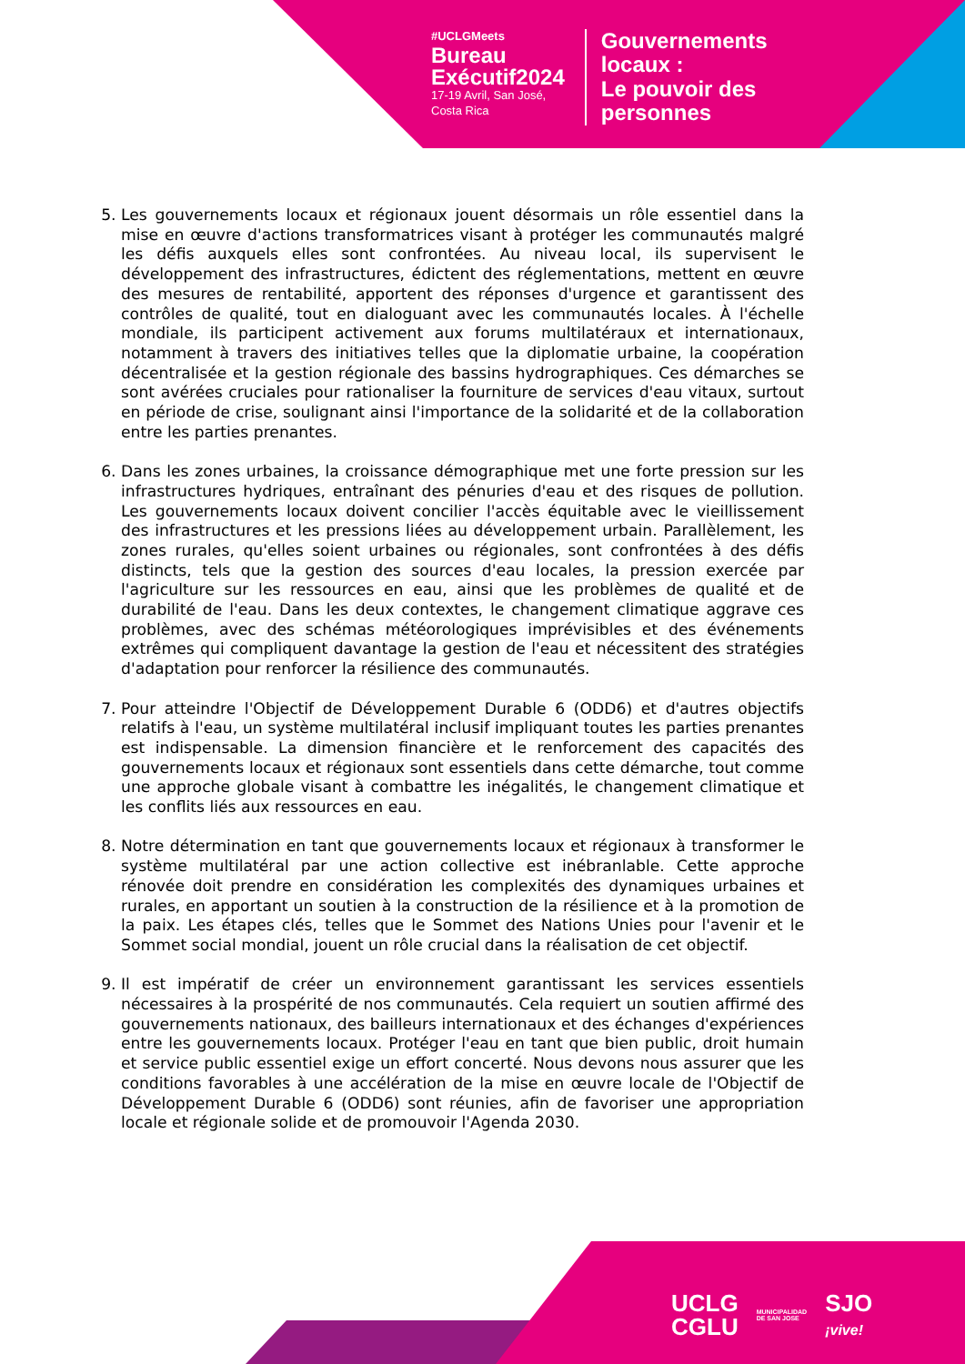#UCLGMeets
Bureau
Exécutif2024
17-19 Avril, San José,
Costa Rica
Gouvernements
locaux :
Le pouvoir des
personnes
5. Les gouvernements locaux et régionaux jouent désormais un rôle essentiel dans la mise en œuvre d'actions transformatrices visant à protéger les communautés malgré les défis auxquels elles sont confrontées. Au niveau local, ils supervisent le développement des infrastructures, édictent des réglementations, mettent en œuvre des mesures de rentabilité, apportent des réponses d'urgence et garantissent des contrôles de qualité, tout en dialoguant avec les communautés locales. À l'échelle mondiale, ils participent activement aux forums multilatéraux et internationaux, notamment à travers des initiatives telles que la diplomatie urbaine, la coopération décentralisée et la gestion régionale des bassins hydrographiques. Ces démarches se sont avérées cruciales pour rationaliser la fourniture de services d'eau vitaux, surtout en période de crise, soulignant ainsi l'importance de la solidarité et de la collaboration entre les parties prenantes.
6. Dans les zones urbaines, la croissance démographique met une forte pression sur les infrastructures hydriques, entraînant des pénuries d'eau et des risques de pollution. Les gouvernements locaux doivent concilier l'accès équitable avec le vieillissement des infrastructures et les pressions liées au développement urbain. Parallèlement, les zones rurales, qu'elles soient urbaines ou régionales, sont confrontées à des défis distincts, tels que la gestion des sources d'eau locales, la pression exercée par l'agriculture sur les ressources en eau, ainsi que les problèmes de qualité et de durabilité de l'eau. Dans les deux contextes, le changement climatique aggrave ces problèmes, avec des schémas météorologiques imprévisibles et des événements extrêmes qui compliquent davantage la gestion de l'eau et nécessitent des stratégies d'adaptation pour renforcer la résilience des communautés.
7. Pour atteindre l'Objectif de Développement Durable 6 (ODD6) et d'autres objectifs relatifs à l'eau, un système multilatéral inclusif impliquant toutes les parties prenantes est indispensable. La dimension financière et le renforcement des capacités des gouvernements locaux et régionaux sont essentiels dans cette démarche, tout comme une approche globale visant à combattre les inégalités, le changement climatique et les conflits liés aux ressources en eau.
8. Notre détermination en tant que gouvernements locaux et régionaux à transformer le système multilatéral par une action collective est inébranlable. Cette approche rénovée doit prendre en considération les complexités des dynamiques urbaines et rurales, en apportant un soutien à la construction de la résilience et à la promotion de la paix. Les étapes clés, telles que le Sommet des Nations Unies pour l'avenir et le Sommet social mondial, jouent un rôle crucial dans la réalisation de cet objectif.
9. Il est impératif de créer un environnement garantissant les services essentiels nécessaires à la prospérité de nos communautés. Cela requiert un soutien affirmé des gouvernements nationaux, des bailleurs internationaux et des échanges d'expériences entre les gouvernements locaux. Protéger l'eau en tant que bien public, droit humain et service public essentiel exige un effort concerté. Nous devons nous assurer que les conditions favorables à une accélération de la mise en œuvre locale de l'Objectif de Développement Durable 6 (ODD6) sont réunies, afin de favoriser une appropriation locale et régionale solide et de promouvoir l'Agenda 2030.
UCLG
CGLU MUNICIPALIDAD
DE SAN JOSE SJO
¡vive!